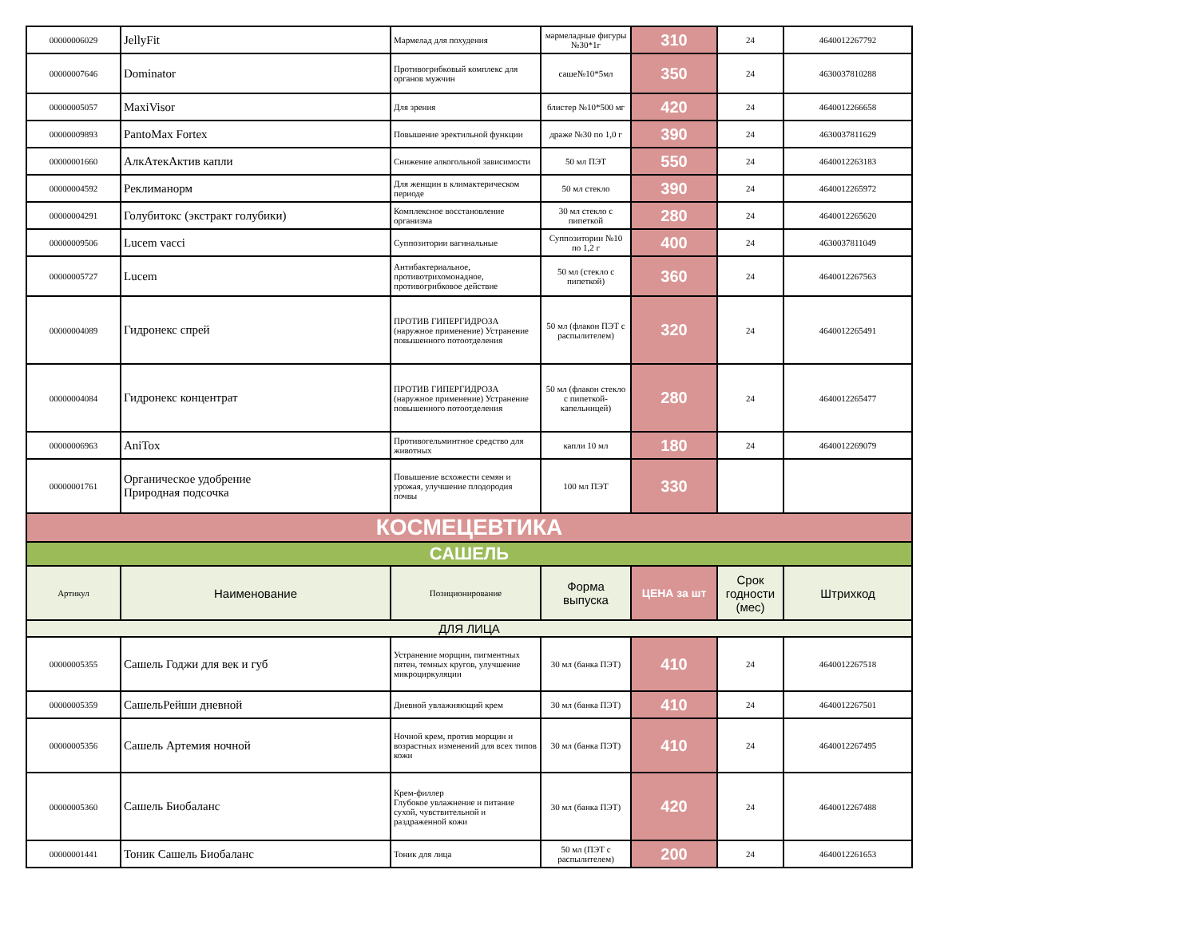| 00000006029 | JellyFit | Мармелад для похудения | мармеладные фигуры №30*1г | 310 | 24 | 4640012267792 |
| 00000007646 | Dominator | Противогрибковый комплекс для органов мужчин | саше№10*5мл | 350 | 24 | 4630037810288 |
| 00000005057 | MaxiVisor | Для зрения | блистер №10*500 мг | 420 | 24 | 4640012266658 |
| 00000009893 | PantoMax Fortex | Повышение эректильной функции | драже №30 по 1,0 г | 390 | 24 | 4630037811629 |
| 00000001660 | АлкАтекАктив капли | Снижение алкогольной зависимости | 50 мл ПЭТ | 550 | 24 | 4640012263183 |
| 00000004592 | Реклиманорм | Для женщин в климактерическом периоде | 50 мл стекло | 390 | 24 | 4640012265972 |
| 00000004291 | Голубитокс (экстракт голубики) | Комплексное восстановление организма | 30 мл стекло с пипеткой | 280 | 24 | 4640012265620 |
| 00000009506 | Lucem vacci | Суппозитории вагинальные | Суппозитории №10 по 1,2 г | 400 | 24 | 4630037811049 |
| 00000005727 | Lucem | Антибактериальное, противотрихомонадное, противогрибковое действие | 50 мл (стекло с пипеткой) | 360 | 24 | 4640012267563 |
| 00000004089 | Гидронекс спрей | ПРОТИВ ГИПЕРГИДРОЗА (наружное применение) Устранение повышенного потоотделения | 50 мл (флакон ПЭТ с распылителем) | 320 | 24 | 4640012265491 |
| 00000004084 | Гидронекс концентрат | ПРОТИВ ГИПЕРГИДРОЗА (наружное применение) Устранение повышенного потоотделения | 50 мл (флакон стекло с пипеткой-капельницей) | 280 | 24 | 4640012265477 |
| 00000006963 | AniTox | Противогельминтное средство для животных | капли 10 мл | 180 | 24 | 4640012269079 |
| 00000001761 | Органическое удобрение Природная подсочка | Повышение всхожести семян и урожая, улучшение плодородия почвы | 100 мл ПЭТ | 330 | | |
| КОСМЕЦЕВТИКА | | | | | | |
| САШЕЛЬ | | | | | | |
| Артикул | Наименование | Позиционирование | Форма выпуска | ЦЕНА за шт | Срок годности (мес) | Штрихкод |
| ДЛЯ ЛИЦА | | | | | | |
| 00000005355 | Сашель Годжи для век и губ | Устранение морщин, пигментных пятен, темных кругов, улучшение микроциркуляции | 30 мл (банка ПЭТ) | 410 | 24 | 4640012267518 |
| 00000005359 | СашельРейши дневной | Дневной увлажняющий крем | 30 мл (банка ПЭТ) | 410 | 24 | 4640012267501 |
| 00000005356 | Сашель Артемия ночной | Ночной крем, против морщин и возрастных изменений для всех типов кожи | 30 мл (банка ПЭТ) | 410 | 24 | 4640012267495 |
| 00000005360 | Сашель Биобаланс | Крем-филлер Глубокое увлажнение и питание сухой, чувствительной и раздраженной кожи | 30 мл (банка ПЭТ) | 420 | 24 | 4640012267488 |
| 00000001441 | Тоник Сашель Биобаланс | Тоник для лица | 50 мл (ПЭТ с распылителем) | 200 | 24 | 4640012261653 |